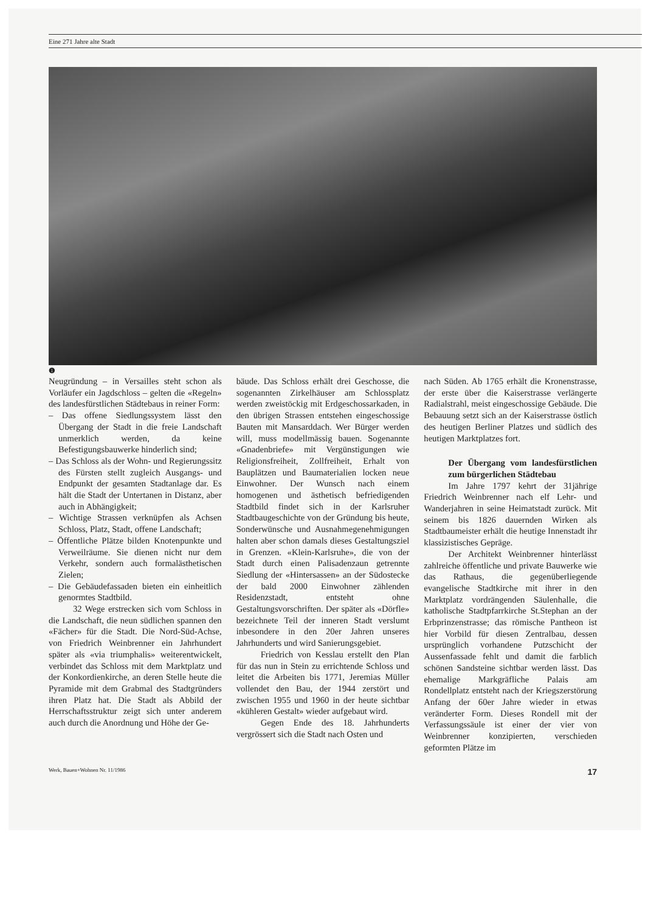Eine 271 Jahre alte Stadt
❶
Neugründung – in Versailles steht schon als Vorläufer ein Jagdschloss – gelten die «Regeln» des landesfürstlichen Städtebaus in reiner Form:
– Das offene Siedlungssystem lässt den Übergang der Stadt in die freie Landschaft unmerklich werden, da keine Befestigungsbauwerke hinderlich sind;
– Das Schloss als der Wohn- und Regierungssitz des Fürsten stellt zugleich Ausgangs- und Endpunkt der gesamten Stadtanlage dar. Es hält die Stadt der Untertanen in Distanz, aber auch in Abhängigkeit;
– Wichtige Strassen verknüpfen als Achsen Schloss, Platz, Stadt, offene Landschaft;
– Öffentliche Plätze bilden Knotenpunkte und Verweilräume. Sie dienen nicht nur dem Verkehr, sondern auch formalästhetischen Zielen;
– Die Gebäudefassaden bieten ein einheitlich genormtes Stadtbild.
32 Wege erstrecken sich vom Schloss in die Landschaft, die neun südlichen spannen den «Fächer» für die Stadt. Die Nord-Süd-Achse, von Friedrich Weinbrenner ein Jahrhundert später als «via triumphalis» weiterentwickelt, verbindet das Schloss mit dem Marktplatz und der Konkordienkirche, an deren Stelle heute die Pyramide mit dem Grabmal des Stadtgründers ihren Platz hat. Die Stadt als Abbild der Herrschaftsstruktur zeigt sich unter anderem auch durch die Anordnung und Höhe der Ge-
bäude. Das Schloss erhält drei Geschosse, die sogenannten Zirkelhäuser am Schlossplatz werden zweistöckig mit Erdgeschossarkaden, in den übrigen Strassen entstehen eingeschossige Bauten mit Mansarddach. Wer Bürger werden will, muss modellmässig bauen. Sogenannte «Gnadenbriefe» mit Vergünstigungen wie Religionsfreiheit, Zollfreiheit, Erhalt von Bauplätzen und Baumaterialien locken neue Einwohner. Der Wunsch nach einem homogenen und ästhetisch befriedigenden Stadtbild findet sich in der Karlsruher Stadtbaugeschichte von der Gründung bis heute, Sonderwünsche und Ausnahmegenehmigungen halten aber schon damals dieses Gestaltungsziel in Grenzen. «Klein-Karlsruhe», die von der Stadt durch einen Palisadenzaun getrennte Siedlung der «Hintersassen» an der Südostecke der bald 2000 Einwohner zählenden Residenzstadt, entsteht ohne Gestaltungsvorschriften. Der später als «Dörfle» bezeichnete Teil der inneren Stadt verslumt inbesondere in den 20er Jahren unseres Jahrhunderts und wird Sanierungsgebiet.
Friedrich von Kesslau erstellt den Plan für das nun in Stein zu errichtende Schloss und leitet die Arbeiten bis 1771, Jeremias Müller vollendet den Bau, der 1944 zerstört und zwischen 1955 und 1960 in der heute sichtbar «kühleren Gestalt» wieder aufgebaut wird.
Gegen Ende des 18. Jahrhunderts vergrössert sich die Stadt nach Osten und
nach Süden. Ab 1765 erhält die Kronenstrasse, der erste über die Kaiserstrasse verlängerte Radialstrahl, meist eingeschossige Gebäude. Die Bebauung setzt sich an der Kaiserstrasse östlich des heutigen Berliner Platzes und südlich des heutigen Marktplatzes fort.
Der Übergang vom landesfürstlichen zum bürgerlichen Städtebau
Im Jahre 1797 kehrt der 31jährige Friedrich Weinbrenner nach elf Lehr- und Wanderjahren in seine Heimatstadt zurück. Mit seinem bis 1826 dauernden Wirken als Stadtbaumeister erhält die heutige Innenstadt ihr klassizistisches Gepräge.
Der Architekt Weinbrenner hinterlässt zahlreiche öffentliche und private Bauwerke wie das Rathaus, die gegenüberliegende evangelische Stadtkirche mit ihrer in den Marktplatz vordrängenden Säulenhalle, die katholische Stadtpfarrkirche St.Stephan an der Erbprinzenstrasse; das römische Pantheon ist hier Vorbild für diesen Zentralbau, dessen ursprünglich vorhandene Putzschicht der Aussenfassade fehlt und damit die farblich schönen Sandsteine sichtbar werden lässt. Das ehemalige Markgräfliche Palais am Rondellplatz entsteht nach der Kriegszerstörung Anfang der 60er Jahre wieder in etwas veränderter Form. Dieses Rondell mit der Verfassungssäule ist einer der vier von Weinbrenner konzipierten, verschieden geformten Plätze im
Werk, Bauen+Wohnen Nr. 11/1986 17